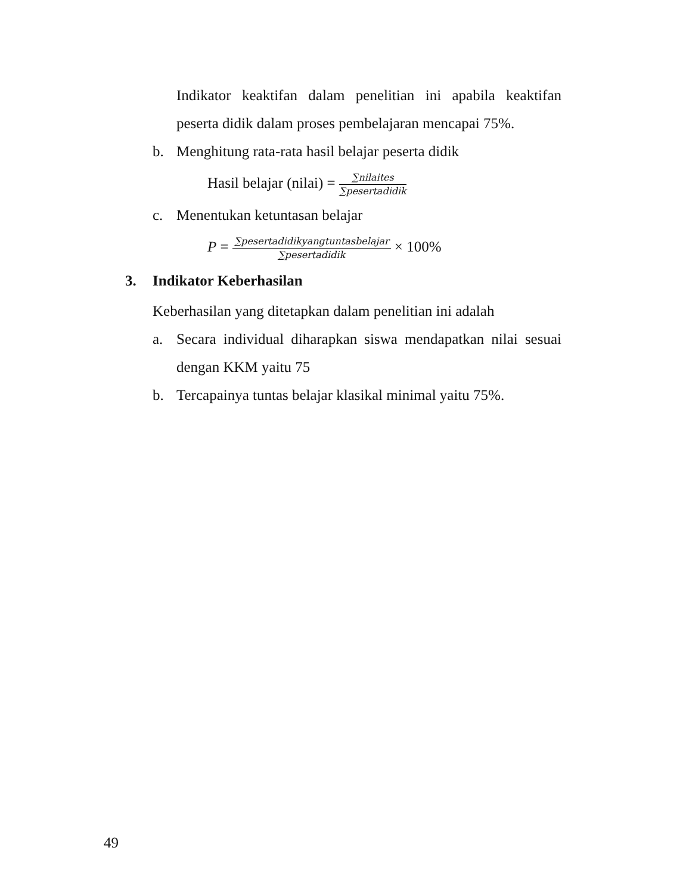Indikator keaktifan dalam penelitian ini apabila keaktifan peserta didik dalam proses pembelajaran mencapai 75%.
b. Menghitung rata-rata hasil belajar peserta didik
Hasil belajar (nilai) = ∑nilaites ∑pesertadidik
c. Menentukan ketuntasan belajar
P = ∑pesertadidikyangtuntasbelajar ∑pesertadidik × 100%
3. Indikator Keberhasilan
Keberhasilan yang ditetapkan dalam penelitian ini adalah
a. Secara individual diharapkan siswa mendapatkan nilai sesuai dengan KKM yaitu 75
b. Tercapainya tuntas belajar klasikal minimal yaitu 75%.
49